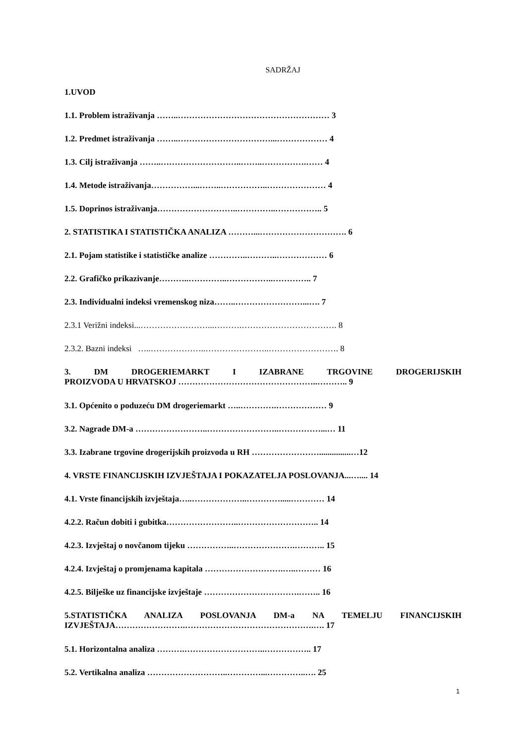SADRŽAJ
1.UVOD
1.1. Problem istraživanja ……..……………………………………………… 3
1.2. Predmet istraživanja ……..……………………………...……………… 4
1.3. Cilj istraživanja ……..………………………..……..…………….…… 4
1.4. Metode istraživanja……………...……..……………..………………… 4
1.5. Doprinos istraživanja………………………..…………..…………….. 5
2. STATISTIKA I STATISTIČKA ANALIZA ………...…………………………. 6
2.1. Pojam statistike i statističke analize …………..………..……………… 6
2.2. Grafičko prikazivanje………..…………..……………..………….. 7
2.3. Individualni indeksi vremenskog niza……..……………………...…. 7
2.3.1 Verižni indeksi...……………………...……….……………………………. 8
2.3.2. Bazni indeksi …..………………..…………………..……………………. 8
3. DM DROGERIEMARKT I IZABRANE TRGOVINE DROGERIJSKIH
PROIZVODA U HRVATSKOJ …………………………………………..……….. 9
3.1. Općenito o poduzeću DM drogeriemarkt …..………….……………… 9
3.2. Nagrade DM-a ……………………..……………………..……………...… 11
3.3. Izabrane trgovine drogerijskih proizvoda u RH ……………………...............…12
4. VRSTE FINANCIJSKIH IZVJEŠTAJA I POKAZATELJA POSLOVANJA...….... 14
4.1. Vrste financijskih izvještaja…..………………..………….....………… 14
4.2.2. Račun dobiti i gubitka……………………..……………………….. 14
4.2.3. Izvještaj o novčanom tijeku ……………..………………….……….. 15
4.2.4. Izvještaj o promjenama kapitala ……………………….…..……… 16
4.2.5. Bilješke uz financijske izvještaje …………………………….…….. 16
5.STATISTIČKA ANALIZA POSLOVANJA DM-a NA TEMELJU FINANCIJSKIH
IZVJEŠTAJA…………………….……………………………………….…. 17
5.1. Horizontalna analiza ……….………………………..…………….. 17
5.2. Vertikalna analiza ………………………..…………...…………..…. 25
1